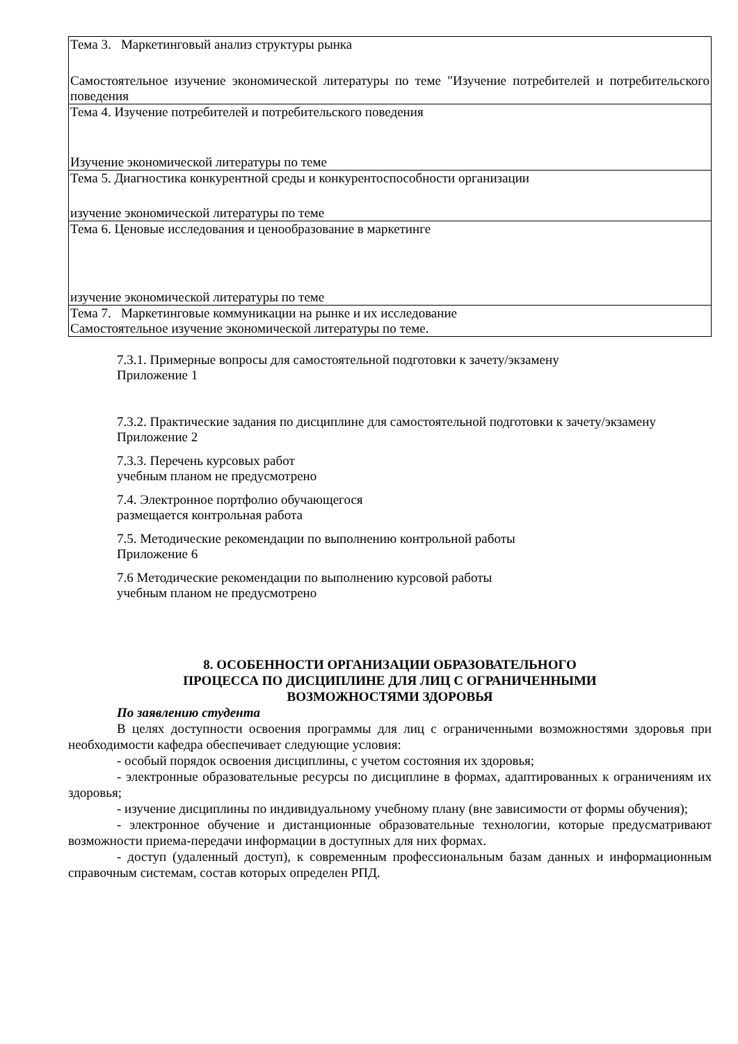| Тема 3. Маркетинговый анализ структуры рынка Самостоятельное изучение экономической литературы по теме "Изучение потребителей и потребительского поведения |
| Тема 4. Изучение потребителей и потребительского поведения Изучение экономической литературы по теме |
| Тема 5. Диагностика конкурентной среды и конкурентоспособности организации изучение экономической литературы по теме |
| Тема 6. Ценовые исследования и ценообразование в маркетинге изучение экономической литературы по теме |
| Тема 7. Маркетинговые коммуникации на рынке и их исследование Самостоятельное изучение экономической литературы по теме. |
7.3.1. Примерные вопросы для самостоятельной подготовки к зачету/экзамену
Приложение 1
7.3.2. Практические задания по дисциплине для самостоятельной подготовки к зачету/экзамену
Приложение 2
7.3.3. Перечень курсовых работ
учебным планом не предусмотрено
7.4. Электронное портфолио обучающегося
размещается контрольная работа
7.5. Методические рекомендации по выполнению контрольной работы
Приложение 6
7.6 Методические рекомендации по выполнению курсовой работы
учебным планом не предусмотрено
8. ОСОБЕННОСТИ ОРГАНИЗАЦИИ ОБРАЗОВАТЕЛЬНОГО
ПРОЦЕССА ПО ДИСЦИПЛИНЕ ДЛЯ ЛИЦ С ОГРАНИЧЕННЫМИ
ВОЗМОЖНОСТЯМИ ЗДОРОВЬЯ
По заявлению студента
В целях доступности освоения программы для лиц с ограниченными возможностями здоровья при необходимости кафедра обеспечивает следующие условия:
- особый порядок освоения дисциплины, с учетом состояния их здоровья;
- электронные образовательные ресурсы по дисциплине в формах, адаптированных к ограничениям их здоровья;
- изучение дисциплины по индивидуальному учебному плану (вне зависимости от формы обучения);
- электронное обучение и дистанционные образовательные технологии, которые предусматривают возможности приема-передачи информации в доступных для них формах.
- доступ (удаленный доступ), к современным профессиональным базам данных и информационным справочным системам, состав которых определен РПД.